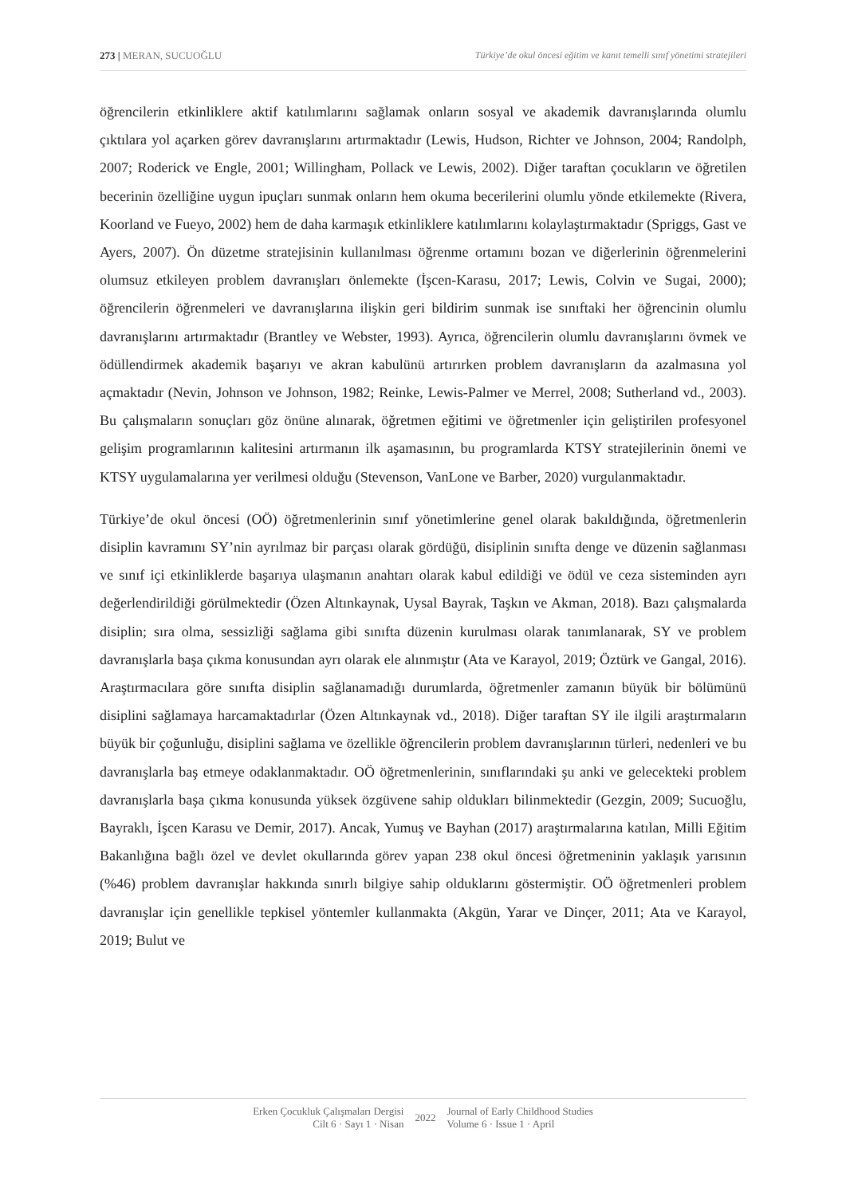273 | MERAN, SUCUOĞLU Türkiye’de okul öncesi eğitim ve kanıt temelli sınıf yönetimi stratejileri
öğrencilerin etkinliklere aktif katılımlarını sağlamak onların sosyal ve akademik davranışlarında olumlu çıktılara yol açarken görev davranışlarını artırmaktadır (Lewis, Hudson, Richter ve Johnson, 2004; Randolph, 2007; Roderick ve Engle, 2001; Willingham, Pollack ve Lewis, 2002). Diğer taraftan çocukların ve öğretilen becerinin özelliğine uygun ipuçları sunmak onların hem okuma becerilerini olumlu yönde etkilemekte (Rivera, Koorland ve Fueyo, 2002) hem de daha karmaşık etkinliklere katılımlarını kolaylaştırmaktadır (Spriggs, Gast ve Ayers, 2007). Ön düzetme stratejisinin kullanılması öğrenme ortamını bozan ve diğerlerinin öğrenmelerini olumsuz etkileyen problem davranışları önlemekte (İşcen-Karasu, 2017; Lewis, Colvin ve Sugai, 2000); öğrencilerin öğrenmeleri ve davranışlarına ilişkin geri bildirim sunmak ise sınıftaki her öğrencinin olumlu davranışlarını artırmaktadır (Brantley ve Webster, 1993). Ayrıca, öğrencilerin olumlu davranışlarını övmek ve ödüllendirmek akademik başarıyı ve akran kabulünü artırırken problem davranışların da azalmasına yol açmaktadır (Nevin, Johnson ve Johnson, 1982; Reinke, Lewis-Palmer ve Merrel, 2008; Sutherland vd., 2003). Bu çalışmaların sonuçları göz önüne alınarak, öğretmen eğitimi ve öğretmenler için geliştirilen profesyonel gelişim programlarının kalitesini artırmanın ilk aşamasının, bu programlarda KTSY stratejilerinin önemi ve KTSY uygulamalarına yer verilmesi olduğu (Stevenson, VanLone ve Barber, 2020) vurgulanmaktadır.
Türkiye’de okul öncesi (OÖ) öğretmenlerinin sınıf yönetimlerine genel olarak bakıldığında, öğretmenlerin disiplin kavramını SY’nin ayrılmaz bir parçası olarak gördüğü, disiplinin sınıfta denge ve düzenin sağlanması ve sınıf içi etkinliklerde başarıya ulaşmanın anahtarı olarak kabul edildiği ve ödül ve ceza sisteminden ayrı değerlendirildiği görülmektedir (Özen Altınkaynak, Uysal Bayrak, Taşkın ve Akman, 2018). Bazı çalışmalarda disiplin; sıra olma, sessizliği sağlama gibi sınıfta düzenin kurulması olarak tanımlanarak, SY ve problem davranışlarla başa çıkma konusundan ayrı olarak ele alınmıştır (Ata ve Karayol, 2019; Öztürk ve Gangal, 2016). Araştırmacılara göre sınıfta disiplin sağlanamadığı durumlarda, öğretmenler zamanın büyük bir bölümünü disiplini sağlamaya harcamaktadırlar (Özen Altınkaynak vd., 2018). Diğer taraftan SY ile ilgili araştırmaların büyük bir çoğunluğu, disiplini sağlama ve özellikle öğrencilerin problem davranışlarının türleri, nedenleri ve bu davranışlarla baş etmeye odaklanmaktadır. OÖ öğretmenlerinin, sınıflarındaki şu anki ve gelecekteki problem davranışlarla başa çıkma konusunda yüksek özgüvene sahip oldukları bilinmektedir (Gezgin, 2009; Sucuoğlu, Bayraklı, İşcen Karasu ve Demir, 2017). Ancak, Yumuş ve Bayhan (2017) araştırmalarına katılan, Milli Eğitim Bakanlığına bağlı özel ve devlet okullarında görev yapan 238 okul öncesi öğretmeninin yaklaşık yarısının (%46) problem davranışlar hakkında sınırlı bilgiye sahip olduklarını göstermiştir. OÖ öğretmenleri problem davranışlar için genellikle tepkisel yöntemler kullanmakta (Akgün, Yarar ve Dinçer, 2011; Ata ve Karayol, 2019; Bulut ve
Erken Çocukluk Çalışmaları Dergisi
Cilt 6 · Sayı 1 · Nisan
2022 Journal of Early Childhood Studies
Volume 6 · Issue 1 · April